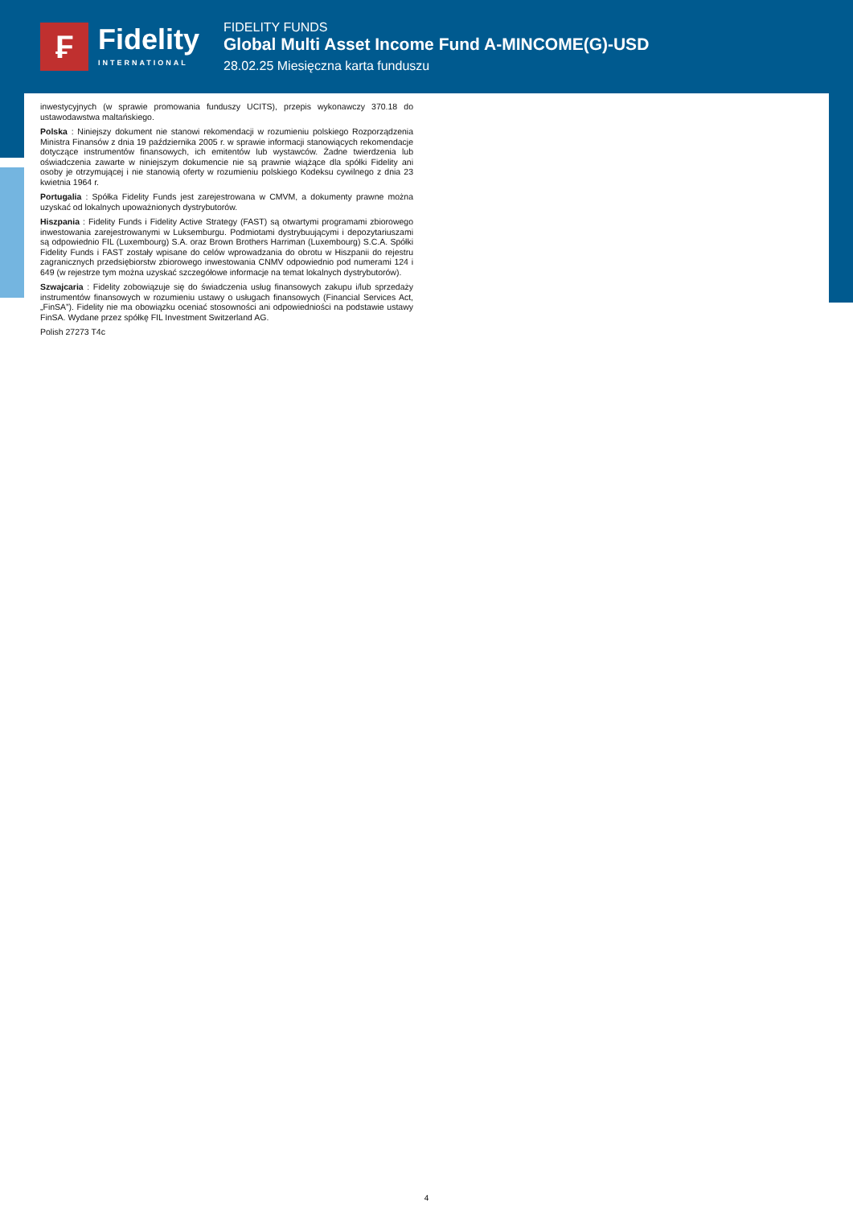₣
Fidelity
INTERNATIONAL
FIDELITY FUNDS
Global Multi Asset Income Fund A-MINCOME(G)-USD
28.02.25 Miesięczna karta funduszu
inwestycyjnych (w sprawie promowania funduszy UCITS), przepis wykonawczy 370.18 do ustawodawstwa maltańskiego.
Polska : Niniejszy dokument nie stanowi rekomendacji w rozumieniu polskiego Rozporządzenia Ministra Finansów z dnia 19 października 2005 r. w sprawie informacji stanowiących rekomendacje dotyczące instrumentów finansowych, ich emitentów lub wystawców. Żadne twierdzenia lub oświadczenia zawarte w niniejszym dokumencie nie są prawnie wiążące dla spółki Fidelity ani osoby je otrzymującej i nie stanowią oferty w rozumieniu polskiego Kodeksu cywilnego z dnia 23 kwietnia 1964 r.
Portugalia : Spółka Fidelity Funds jest zarejestrowana w CMVM, a dokumenty prawne można uzyskać od lokalnych upoważnionych dystrybutorów.
Hiszpania : Fidelity Funds i Fidelity Active Strategy (FAST) są otwartymi programami zbiorowego inwestowania zarejestrowanymi w Luksemburgu. Podmiotami dystrybuującymi i depozytariuszami są odpowiednio FIL (Luxembourg) S.A. oraz Brown Brothers Harriman (Luxembourg) S.C.A. Spółki Fidelity Funds i FAST zostały wpisane do celów wprowadzania do obrotu w Hiszpanii do rejestru zagranicznych przedsiębiorstw zbiorowego inwestowania CNMV odpowiednio pod numerami 124 i 649 (w rejestrze tym można uzyskać szczegółowe informacje na temat lokalnych dystrybutorów).
Szwajcaria : Fidelity zobowiązuje się do świadczenia usług finansowych zakupu i/lub sprzedaży instrumentów finansowych w rozumieniu ustawy o usługach finansowych (Financial Services Act, „FinSA”). Fidelity nie ma obowiązku oceniać stosowności ani odpowiedniości na podstawie ustawy FinSA. Wydane przez spółkę FIL Investment Switzerland AG.
Polish 27273 T4c
4